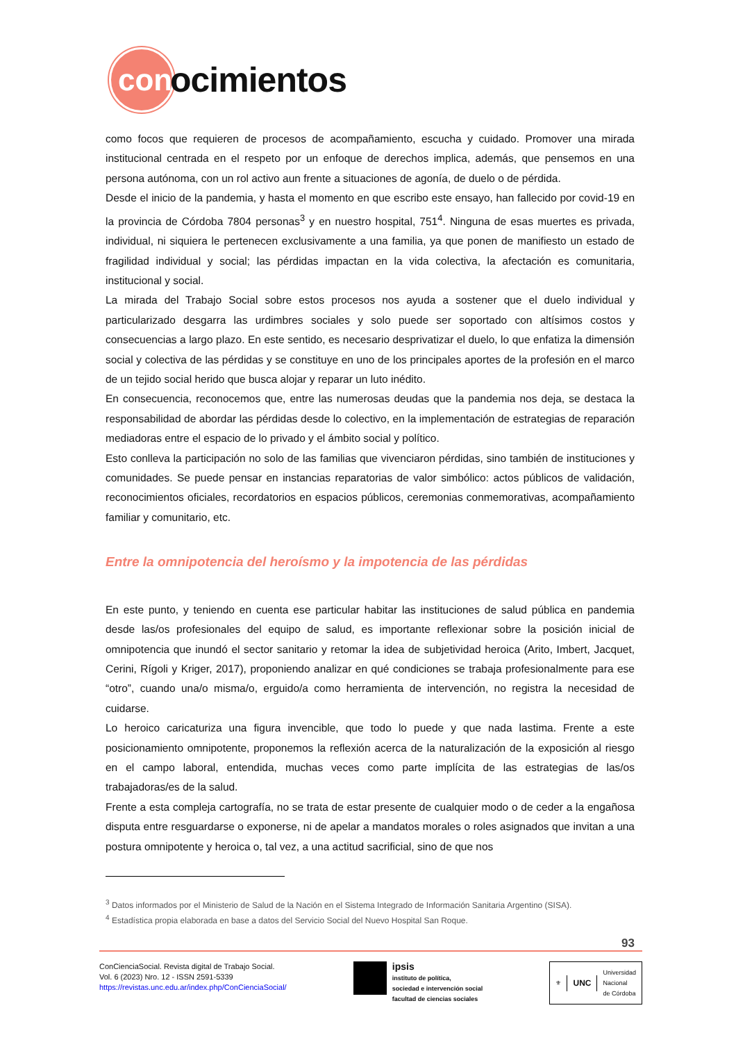con
ocimientos
como focos que requieren de procesos de acompañamiento, escucha y cuidado. Promover una mirada institucional centrada en el respeto por un enfoque de derechos implica, además, que pensemos en una persona autónoma, con un rol activo aun frente a situaciones de agonía, de duelo o de pérdida.
Desde el inicio de la pandemia, y hasta el momento en que escribo este ensayo, han fallecido por covid-19 en la provincia de Córdoba 7804 personas<sup>3</sup> y en nuestro hospital, 751<sup>4</sup>. Ninguna de esas muertes es privada, individual, ni siquiera le pertenecen exclusivamente a una familia, ya que ponen de manifiesto un estado de fragilidad individual y social; las pérdidas impactan en la vida colectiva, la afectación es comunitaria, institucional y social.
La mirada del Trabajo Social sobre estos procesos nos ayuda a sostener que el duelo individual y particularizado desgarra las urdimbres sociales y solo puede ser soportado con altísimos costos y consecuencias a largo plazo. En este sentido, es necesario desprivatizar el duelo, lo que enfatiza la dimensión social y colectiva de las pérdidas y se constituye en uno de los principales aportes de la profesión en el marco de un tejido social herido que busca alojar y reparar un luto inédito.
En consecuencia, reconocemos que, entre las numerosas deudas que la pandemia nos deja, se destaca la responsabilidad de abordar las pérdidas desde lo colectivo, en la implementación de estrategias de reparación mediadoras entre el espacio de lo privado y el ámbito social y político.
Esto conlleva la participación no solo de las familias que vivenciaron pérdidas, sino también de instituciones y comunidades. Se puede pensar en instancias reparatorias de valor simbólico: actos públicos de validación, reconocimientos oficiales, recordatorios en espacios públicos, ceremonias conmemorativas, acompañamiento familiar y comunitario, etc.
Entre la omnipotencia del heroísmo y la impotencia de las pérdidas
En este punto, y teniendo en cuenta ese particular habitar las instituciones de salud pública en pandemia desde las/os profesionales del equipo de salud, es importante reflexionar sobre la posición inicial de omnipotencia que inundó el sector sanitario y retomar la idea de subjetividad heroica (Arito, Imbert, Jacquet, Cerini, Rígoli y Kriger, 2017), proponiendo analizar en qué condiciones se trabaja profesionalmente para ese “otro”, cuando una/o misma/o, erguido/a como herramienta de intervención, no registra la necesidad de cuidarse.
Lo heroico caricaturiza una figura invencible, que todo lo puede y que nada lastima. Frente a este posicionamiento omnipotente, proponemos la reflexión acerca de la naturalización de la exposición al riesgo en el campo laboral, entendida, muchas veces como parte implícita de las estrategias de las/os trabajadoras/es de la salud.
Frente a esta compleja cartografía, no se trata de estar presente de cualquier modo o de ceder a la engañosa disputa entre resguardarse o exponerse, ni de apelar a mandatos morales o roles asignados que invitan a una postura omnipotente y heroica o, tal vez, a una actitud sacrificial, sino de que nos
<sup>3</sup> Datos informados por el Ministerio de Salud de la Nación en el Sistema Integrado de Información Sanitaria Argentino (SISA).
<sup>4</sup> Estadística propia elaborada en base a datos del Servicio Social del Nuevo Hospital San Roque.
93
ConCienciaSocial. Revista digital de Trabajo Social.
Vol. 6 (2023) Nro. 12 - ISSN 2591-5339
https://revistas.unc.edu.ar/index.php/ConCienciaSocial/
ipsis
instituto de política,
sociedad e intervención social
facultad de ciencias sociales
⚜
UNC
Universidad
Nacional
de Córdoba